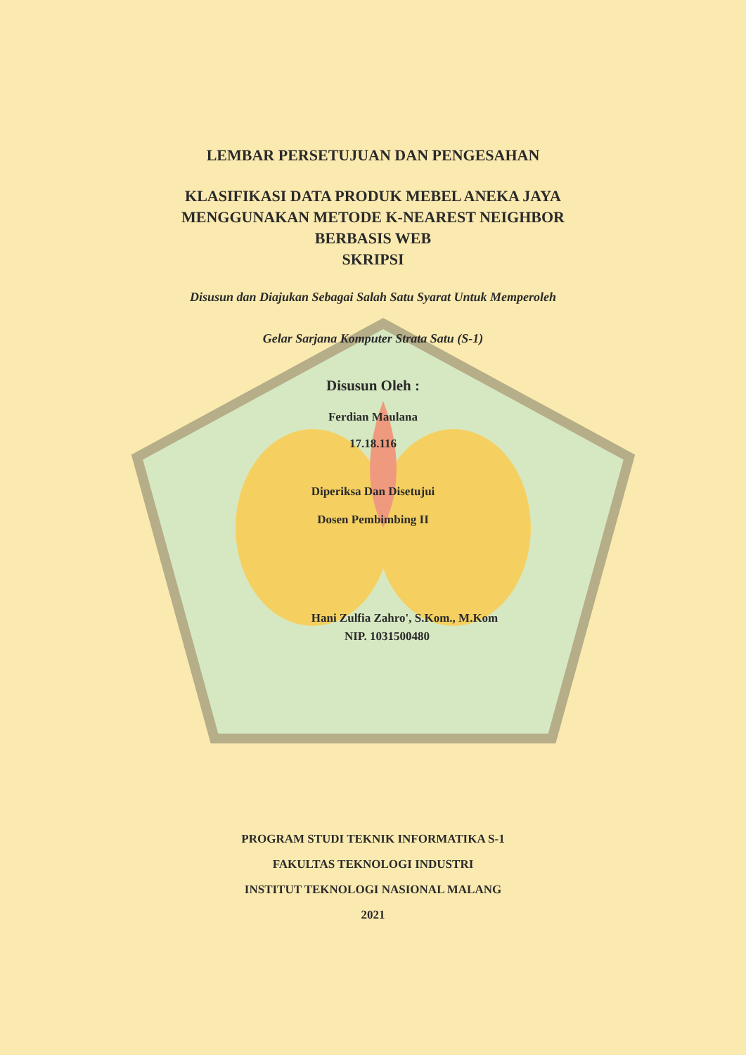LEMBAR PERSETUJUAN DAN PENGESAHAN
KLASIFIKASI DATA PRODUK MEBEL ANEKA JAYA
MENGGUNAKAN METODE K-NEAREST NEIGHBOR
BERBASIS WEB
SKRIPSI
Disusun dan Diajukan Sebagai Salah Satu Syarat Untuk Memperoleh
Gelar Sarjana Komputer Strata Satu (S-1)
Disusun Oleh :
Ferdian Maulana
17.18.116
Diperiksa Dan Disetujui
Dosen Pembimbing II
Hani Zulfia Zahro', S.Kom., M.Kom
NIP. 1031500480
PROGRAM STUDI TEKNIK INFORMATIKA S-1
FAKULTAS TEKNOLOGI INDUSTRI
INSTITUT TEKNOLOGI NASIONAL MALANG
2021